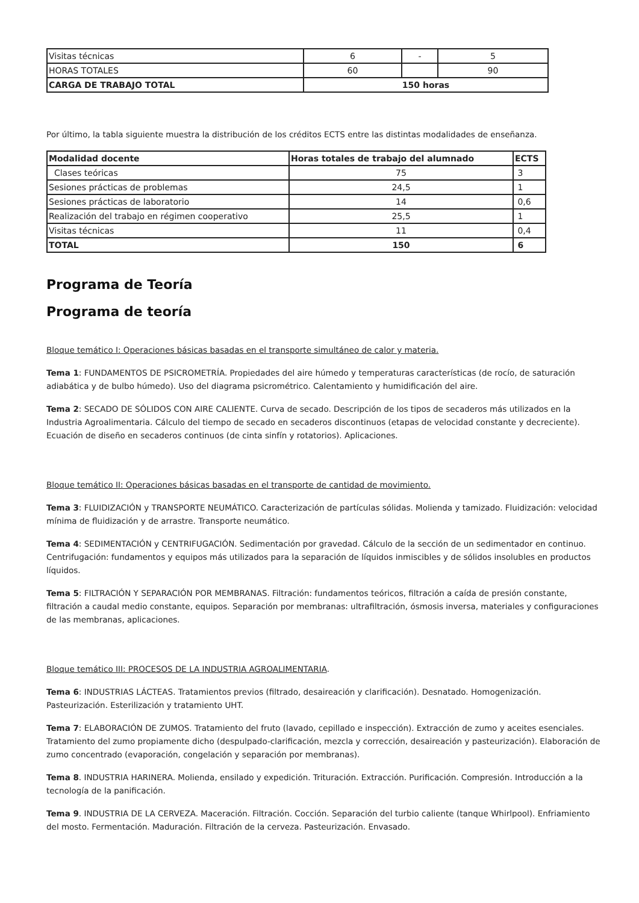| Visitas técnicas | 6 | - | 5 |
| HORAS TOTALES | 60 | | 90 |
| CARGA DE TRABAJO TOTAL | 150 horas | | |
Por último, la tabla siguiente muestra la distribución de los créditos ECTS entre las distintas modalidades de enseñanza.
| Modalidad docente | Horas totales de trabajo del alumnado | ECTS |
| Clases teóricas | 75 | 3 |
| Sesiones prácticas de problemas | 24,5 | 1 |
| Sesiones prácticas de laboratorio | 14 | 0,6 |
| Realización del trabajo en régimen cooperativo | 25,5 | 1 |
| Visitas técnicas | 11 | 0,4 |
| TOTAL | 150 | 6 |
Programa de Teoría
Programa de teoría
Bloque temático I: Operaciones básicas basadas en el transporte simultáneo de calor y materia.
Tema 1: FUNDAMENTOS DE PSICROMETRÍA. Propiedades del aire húmedo y temperaturas características (de rocío, de saturación adiabática y de bulbo húmedo). Uso del diagrama psicrométrico. Calentamiento y humidificación del aire.
Tema 2: SECADO DE SÓLIDOS CON AIRE CALIENTE. Curva de secado. Descripción de los tipos de secaderos más utilizados en la Industria Agroalimentaria. Cálculo del tiempo de secado en secaderos discontinuos (etapas de velocidad constante y decreciente). Ecuación de diseño en secaderos continuos (de cinta sinfín y rotatorios). Aplicaciones.
Bloque temático II: Operaciones básicas basadas en el transporte de cantidad de movimiento.
Tema 3: FLUIDIZACIÓN y TRANSPORTE NEUMÁTICO. Caracterización de partículas sólidas. Molienda y tamizado. Fluidización: velocidad mínima de fluidización y de arrastre. Transporte neumático.
Tema 4: SEDIMENTACIÓN y CENTRIFUGACIÓN. Sedimentación por gravedad. Cálculo de la sección de un sedimentador en continuo. Centrifugación: fundamentos y equipos más utilizados para la separación de líquidos inmiscibles y de sólidos insolubles en productos líquidos.
Tema 5: FILTRACIÓN Y SEPARACIÓN POR MEMBRANAS. Filtración: fundamentos teóricos, filtración a caída de presión constante, filtración a caudal medio constante, equipos. Separación por membranas: ultrafiltración, ósmosis inversa, materiales y configuraciones de las membranas, aplicaciones.
Bloque temático III: PROCESOS DE LA INDUSTRIA AGROALIMENTARIA.
Tema 6: INDUSTRIAS LÁCTEAS. Tratamientos previos (filtrado, desaireación y clarificación). Desnatado. Homogenización. Pasteurización. Esterilización y tratamiento UHT.
Tema 7: ELABORACIÓN DE ZUMOS. Tratamiento del fruto (lavado, cepillado e inspección). Extracción de zumo y aceites esenciales. Tratamiento del zumo propiamente dicho (despulpado-clarificación, mezcla y corrección, desaireación y pasteurización). Elaboración de zumo concentrado (evaporación, congelación y separación por membranas).
Tema 8. INDUSTRIA HARINERA. Molienda, ensilado y expedición. Trituración. Extracción. Purificación. Compresión. Introducción a la tecnología de la panificación.
Tema 9. INDUSTRIA DE LA CERVEZA. Maceración. Filtración. Cocción. Separación del turbio caliente (tanque Whirlpool). Enfriamiento del mosto. Fermentación. Maduración. Filtración de la cerveza. Pasteurización. Envasado.